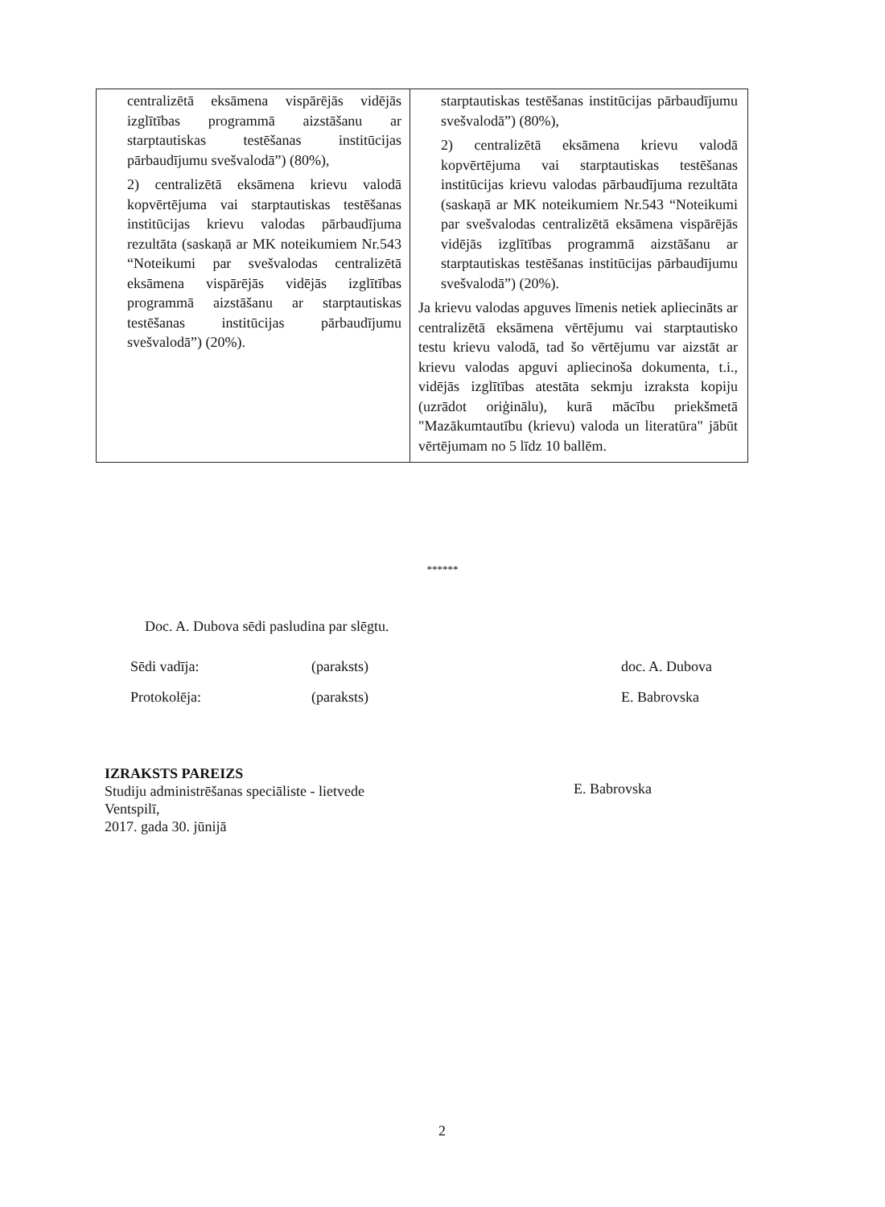| centralizētā eksāmena vispārējās vidējās izglītības programmā aizstāšanu ar starptautiskas testēšanas institūcijas pārbaudījumu svešvalodā”) (80%), 2) centralizētā eksāmena krievu valodā kopvērtējuma vai starptautiskas testēšanas institūcijas krievu valodas pārbaudījuma rezultāta (saskaņā ar MK noteikumiem Nr.543 “Noteikumi par svešvalodas centralizētā eksāmena vispārējās vidējās izglītības programmā aizstāšanu ar starptautiskas testēšanas institūcijas pārbaudījumu svešvalodā”) (20%). | starptautiskas testēšanas institūcijas pārbaudījumu svešvalodā”) (80%), 2) centralizētā eksāmena krievu valodā kopvērtējuma vai starptautiskas testēšanas institūcijas krievu valodas pārbaudījuma rezultāta (saskaņā ar MK noteikumiem Nr.543 “Noteikumi par svešvalodas centralizētā eksāmena vispārējās vidējās izglītības programmā aizstāšanu ar starptautiskas testēšanas institūcijas pārbaudījumu svešvalodā”) (20%). Ja krievu valodas apguves līmenis netiek apliecināts ar centralizētā eksāmena vērtējumu vai starptautisko testu krievu valodā, tad šo vērtējumu var aizstāt ar krievu valodas apguvi apliecinoša dokumenta, t.i., vidējās izglītības atestāta sekmju izraksta kopiju (uzrādot oriģinālu), kurā mācību priekšmetā "Mazākumtautību (krievu) valoda un literatūra" jābūt vērtējumam no 5 līdz 10 ballēm. |
******
Doc. A. Dubova sēdi pasludina par slēgtu.
Sēdi vadīja: (paraksts) doc. A. Dubova
Protokolēja: (paraksts) E. Babrovska
IZRAKSTS PAREIZS
Studiju administrēšanas speciāliste - lietvede
Ventspilī,
2017. gada 30. jūnijā
E. Babrovska
2